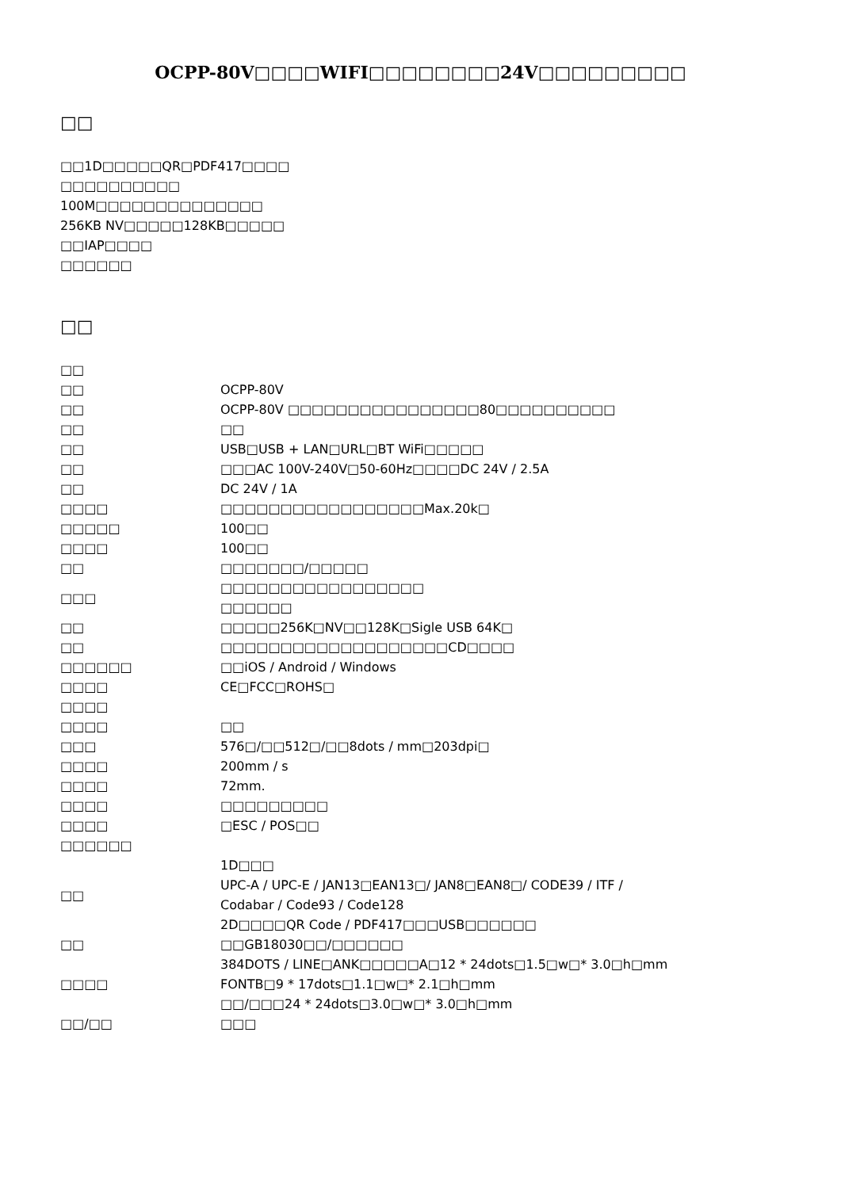OCPP-80V□□□□WIFI□□□□□□□□24V□□□□□□□□□
□□
□□1D□□□□□QR□PDF417□□□□
□□□□□□□□□□
100M□□□□□□□□□□□□□□
256KB NV□□□□□128KB□□□□□
□□IAP□□□□
□□□□□□
□□
| □□ | |
| □□ | OCPP-80V |
| □□ | OCPP-80V □□□□□□□□□□□□□□□□80□□□□□□□□□□ |
| □□ | □□ |
| □□ | USB□USB + LAN□URL□BT WiFi□□□□□ |
| □□ | □□□AC 100V-240V□50-60Hz□□□□DC 24V / 2.5A |
| □□ | DC 24V / 1A |
| □□□□ | □□□□□□□□□□□□□□□□□Max.20k□ |
| □□□□□ | 100□□ |
| □□□□ | 100□□ |
| □□ | □□□□□□□/□□□□□ |
| □□□ | □□□□□□□□□□□□□□□□□ □□□□□□ |
| □□ | □□□□□256K□NV□□128K□Sigle USB 64K□ |
| □□ | □□□□□□□□□□□□□□□□□□□CD□□□□ |
| □□□□□□ | □□iOS / Android / Windows |
| □□□□ | CE□FCC□ROHS□ |
| □□□□ | |
| □□□□ | □□ |
| □□□ | 576□/□□512□/□□8dots / mm□203dpi□ |
| □□□□ | 200mm / s |
| □□□□ | 72mm. |
| □□□□ | □□□□□□□□□ |
| □□□□ | □ESC / POS□□ |
| □□□□□□ | |
| □□ | 1D□□□ UPC-A / UPC-E / JAN13□EAN13□/ JAN8□EAN8□/ CODE39 / ITF / Codabar / Code93 / Code128 2D□□□□QR Code / PDF417□□□USB□□□□□□ |
| □□ | □□GB18030□□/□□□□□□ |
| □□□□ | 384DOTS / LINE□ANK□□□□□A□12 * 24dots□1.5□w□* 3.0□h□mm FONTB□9 * 17dots□1.1□w□* 2.1□h□mm □□/□□□24 * 24dots□3.0□w□* 3.0□h□mm |
| □□/□□ | □□□ |